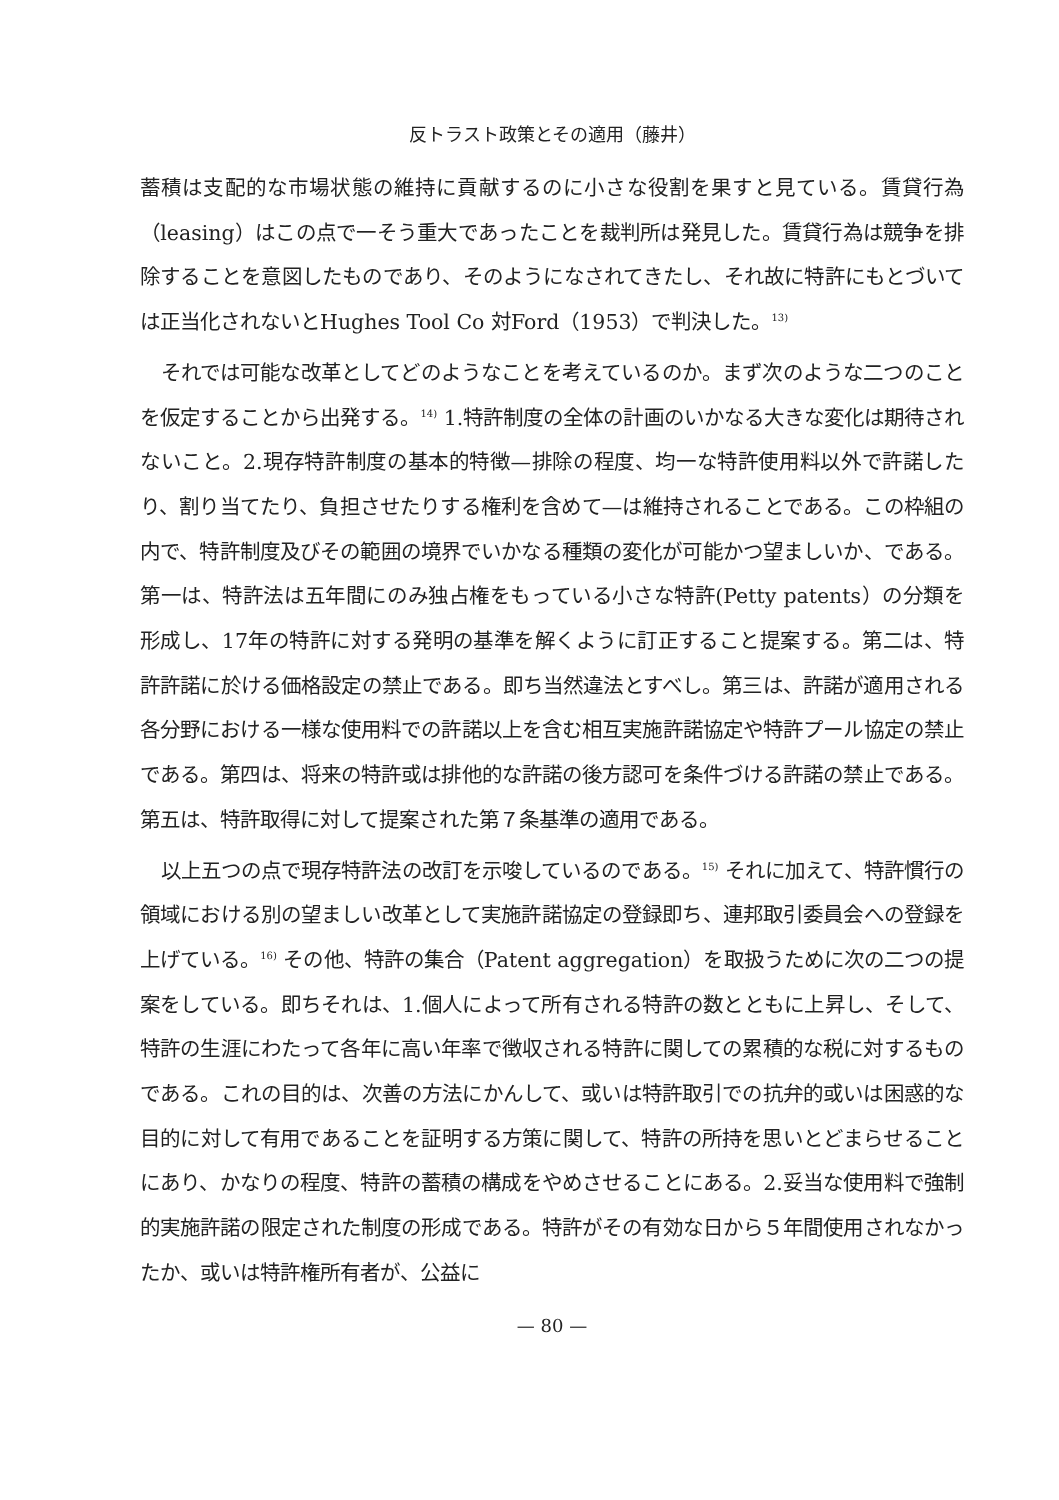反トラスト政策とその適用（藤井）
蓄積は支配的な市場状態の維持に貢献するのに小さな役割を果すと見ている。賃貸行為（leasing）はこの点で一そう重大であったことを裁判所は発見した。賃貸行為は競争を排除することを意図したものであり、そのようになされてきたし、それ故に特許にもとづいては正当化されないとHughes Tool Co 対Ford（1953）で判決した。<sup>13)</sup>
それでは可能な改革としてどのようなことを考えているのか。まず次のような二つのことを仮定することから出発する。<sup>14)</sup> 1.特許制度の全体の計画のいかなる大きな変化は期待されないこと。2.現存特許制度の基本的特徴—排除の程度、均一な特許使用料以外で許諾したり、割り当てたり、負担させたりする権利を含めて—は維持されることである。この枠組の内で、特許制度及びその範囲の境界でいかなる種類の変化が可能かつ望ましいか、である。第一は、特許法は五年間にのみ独占権をもっている小さな特許(Petty patents）の分類を形成し、17年の特許に対する発明の基準を解くように訂正すること提案する。第二は、特許許諾に於ける価格設定の禁止である。即ち当然違法とすべし。第三は、許諾が適用される各分野における一様な使用料での許諾以上を含む相互実施許諾協定や特許プール協定の禁止である。第四は、将来の特許或は排他的な許諾の後方認可を条件づける許諾の禁止である。第五は、特許取得に対して提案された第７条基準の適用である。
以上五つの点で現存特許法の改訂を示唆しているのである。<sup>15)</sup> それに加えて、特許慣行の領域における別の望ましい改革として実施許諾協定の登録即ち、連邦取引委員会への登録を上げている。<sup>16)</sup> その他、特許の集合（Patent aggregation）を取扱うために次の二つの提案をしている。即ちそれは、1.個人によって所有される特許の数とともに上昇し、そして、特許の生涯にわたって各年に高い年率で徴収される特許に関しての累積的な税に対するものである。これの目的は、次善の方法にかんして、或いは特許取引での抗弁的或いは困惑的な目的に対して有用であることを証明する方策に関して、特許の所持を思いとどまらせることにあり、かなりの程度、特許の蓄積の構成をやめさせることにある。2.妥当な使用料で強制的実施許諾の限定された制度の形成である。特許がその有効な日から５年間使用されなかったか、或いは特許権所有者が、公益に
— 80 —